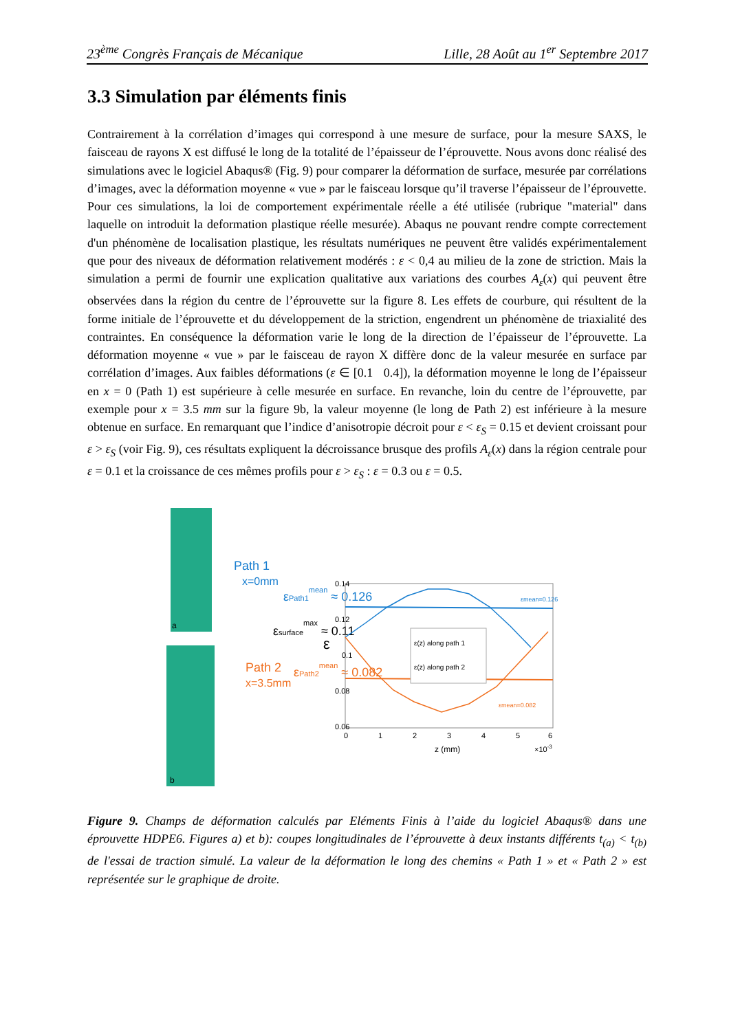23<sup>ème</sup> Congrès Français de Mécanique Lille, 28 Août au 1<sup>er</sup> Septembre 2017
3.3 Simulation par éléments finis
Contrairement à la corrélation d’images qui correspond à une mesure de surface, pour la mesure SAXS, le faisceau de rayons X est diffusé le long de la totalité de l’épaisseur de l’éprouvette. Nous avons donc réalisé des simulations avec le logiciel Abaqus® (Fig. 9) pour comparer la déformation de surface, mesurée par corrélations d’images, avec la déformation moyenne « vue » par le faisceau lorsque qu’il traverse l’épaisseur de l’éprouvette. Pour ces simulations, la loi de comportement expérimentale réelle a été utilisée (rubrique "material" dans laquelle on introduit la deformation plastique réelle mesurée). Abaqus ne pouvant rendre compte correctement d'un phénomène de localisation plastique, les résultats numériques ne peuvent être validés expérimentalement que pour des niveaux de déformation relativement modérés : ε < 0,4 au milieu de la zone de striction. Mais la simulation a permi de fournir une explication qualitative aux variations des courbes A<sub>ε</sub>(x) qui peuvent être observées dans la région du centre de l’éprouvette sur la figure 8. Les effets de courbure, qui résultent de la forme initiale de l’éprouvette et du développement de la striction, engendrent un phénomène de triaxialité des contraintes. En conséquence la déformation varie le long de la direction de l’épaisseur de l’éprouvette. La déformation moyenne « vue » par le faisceau de rayon X diffère donc de la valeur mesurée en surface par corrélation d’images. Aux faibles déformations (ε ∈ [0.1 0.4]), la déformation moyenne le long de l’épaisseur en x = 0 (Path 1) est supérieure à celle mesurée en surface. En revanche, loin du centre de l’éprouvette, par exemple pour x = 3.5 mm sur la figure 9b, la valeur moyenne (le long de Path 2) est inférieure à la mesure obtenue en surface. En remarquant que l’indice d’anisotropie décroit pour ε < ε<sub>S</sub> = 0.15 et devient croissant pour ε > ε<sub>S</sub> (voir Fig. 9), ces résultats expliquent la décroissance brusque des profils A<sub>ε</sub>(x) dans la région centrale pour ε = 0.1 et la croissance de ces mêmes profils pour ε > ε<sub>S</sub> : ε = 0.3 ou ε = 0.5.
Path 1
x=0mm
Path 2
x=3.5mm
a
b
εsurfacemax ≈ 0.11
εPath1mean ≈ 0.126
εPath2mean ≈ 0.082
0.14
0.12
0.1
0.08
0.06
ε
0
1
2
3
4
5
6
z (mm)
×10-3
εmean=0.126
εmean=0.082
ε(z) along path 1
ε(z) along path 2
Figure 9. Champs de déformation calculés par Eléments Finis à l’aide du logiciel Abaqus® dans une éprouvette HDPE6. Figures a) et b): coupes longitudinales de l’éprouvette à deux instants différents t<sub>(a)</sub> < t<sub>(b)</sub> de l'essai de traction simulé. La valeur de la déformation le long des chemins « Path 1 » et « Path 2 » est représentée sur le graphique de droite.